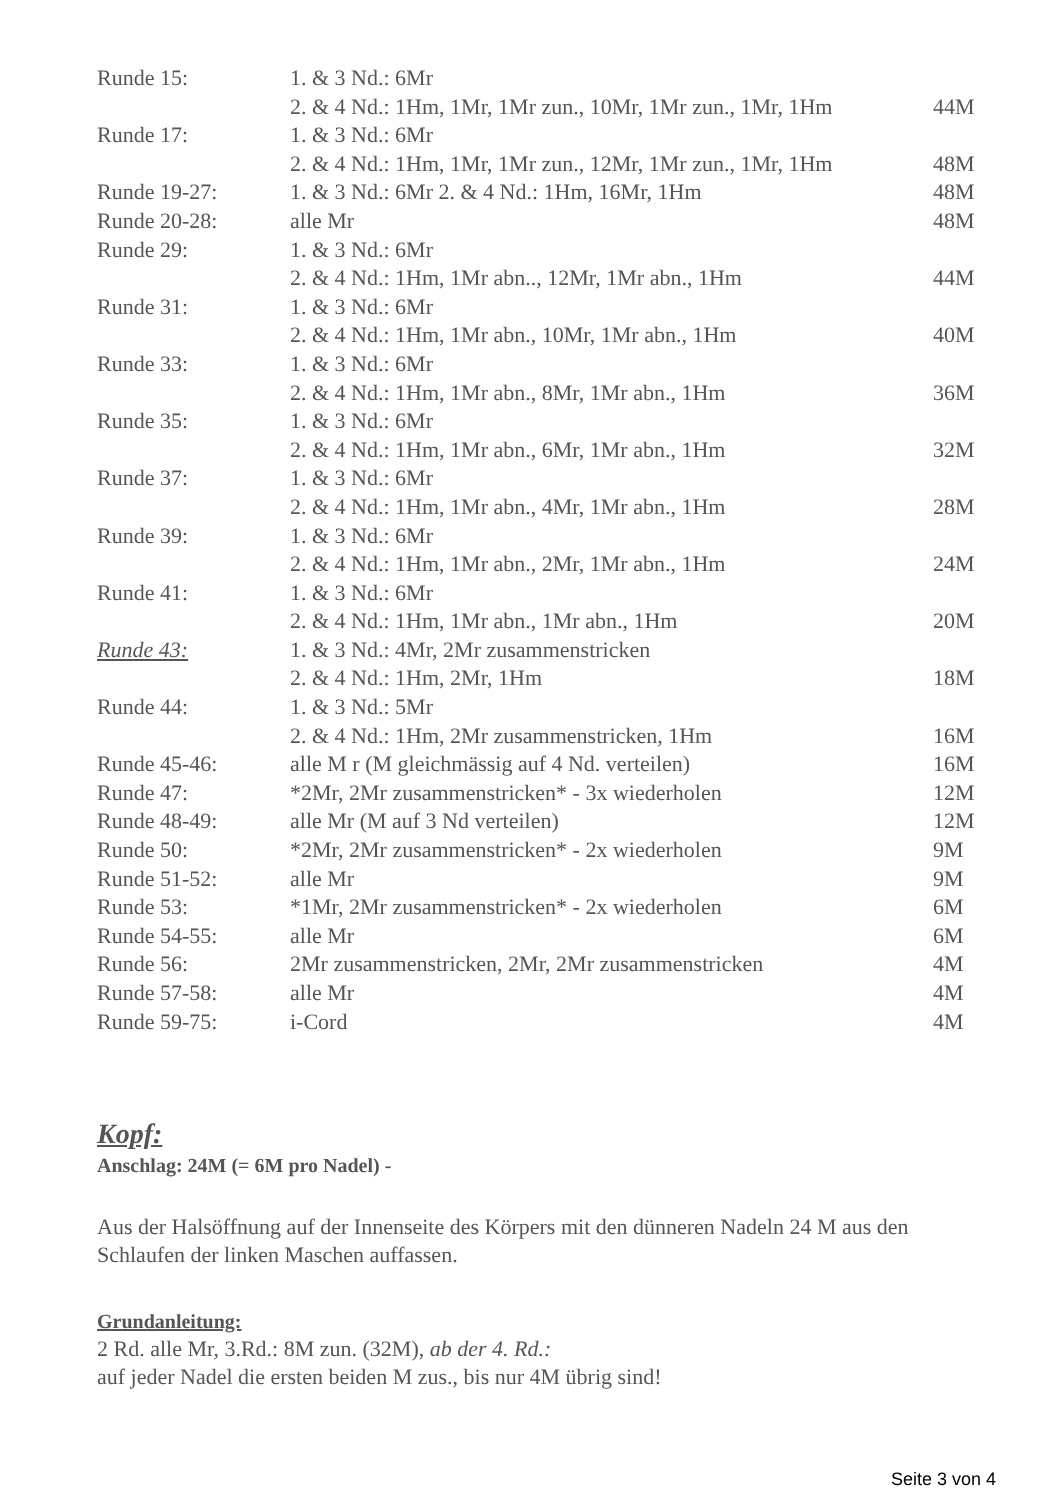| Runde 15: | 1. & 3 Nd.: 6Mr | |
| | 2. & 4 Nd.: 1Hm, 1Mr, 1Mr zun., 10Mr, 1Mr zun., 1Mr, 1Hm | 44M |
| Runde 17: | 1. & 3 Nd.: 6Mr | |
| | 2. & 4 Nd.: 1Hm, 1Mr, 1Mr zun., 12Mr, 1Mr zun., 1Mr, 1Hm | 48M |
| Runde 19-27: | 1. & 3 Nd.: 6Mr 2. & 4 Nd.: 1Hm, 16Mr, 1Hm | 48M |
| Runde 20-28: | alle Mr | 48M |
| Runde 29: | 1. & 3 Nd.: 6Mr | |
| | 2. & 4 Nd.: 1Hm, 1Mr abn.., 12Mr, 1Mr abn., 1Hm | 44M |
| Runde 31: | 1. & 3 Nd.: 6Mr | |
| | 2. & 4 Nd.: 1Hm, 1Mr abn., 10Mr, 1Mr abn., 1Hm | 40M |
| Runde 33: | 1. & 3 Nd.: 6Mr | |
| | 2. & 4 Nd.: 1Hm, 1Mr abn., 8Mr, 1Mr abn., 1Hm | 36M |
| Runde 35: | 1. & 3 Nd.: 6Mr | |
| | 2. & 4 Nd.: 1Hm, 1Mr abn., 6Mr, 1Mr abn., 1Hm | 32M |
| Runde 37: | 1. & 3 Nd.: 6Mr | |
| | 2. & 4 Nd.: 1Hm, 1Mr abn., 4Mr, 1Mr abn., 1Hm | 28M |
| Runde 39: | 1. & 3 Nd.: 6Mr | |
| | 2. & 4 Nd.: 1Hm, 1Mr abn., 2Mr, 1Mr abn., 1Hm | 24M |
| Runde 41: | 1. & 3 Nd.: 6Mr | |
| | 2. & 4 Nd.: 1Hm, 1Mr abn., 1Mr abn., 1Hm | 20M |
| Runde 43: | 1. & 3 Nd.: 4Mr, 2Mr zusammenstricken | |
| | 2. & 4 Nd.: 1Hm, 2Mr, 1Hm | 18M |
| Runde 44: | 1. & 3 Nd.: 5Mr | |
| | 2. & 4 Nd.: 1Hm, 2Mr zusammenstricken, 1Hm | 16M |
| Runde 45-46: | alle M r (M gleichmässig auf 4 Nd. verteilen) | 16M |
| Runde 47: | *2Mr, 2Mr zusammenstricken* - 3x wiederholen | 12M |
| Runde 48-49: | alle Mr (M auf 3 Nd verteilen) | 12M |
| Runde 50: | *2Mr, 2Mr zusammenstricken* - 2x wiederholen | 9M |
| Runde 51-52: | alle Mr | 9M |
| Runde 53: | *1Mr, 2Mr zusammenstricken* - 2x wiederholen | 6M |
| Runde 54-55: | alle Mr | 6M |
| Runde 56: | 2Mr zusammenstricken, 2Mr, 2Mr zusammenstricken | 4M |
| Runde 57-58: | alle Mr | 4M |
| Runde 59-75: | i-Cord | 4M |
Kopf:
Anschlag: 24M (= 6M pro Nadel) -
Aus der Halsöffnung auf der Innenseite des Körpers mit den dünneren Nadeln 24 M aus den Schlaufen der linken Maschen auffassen.
Grundanleitung:
2 Rd. alle Mr, 3.Rd.: 8M zun. (32M), ab der 4. Rd.:
auf jeder Nadel die ersten beiden M zus., bis nur 4M übrig sind!
Seite 3 von 4